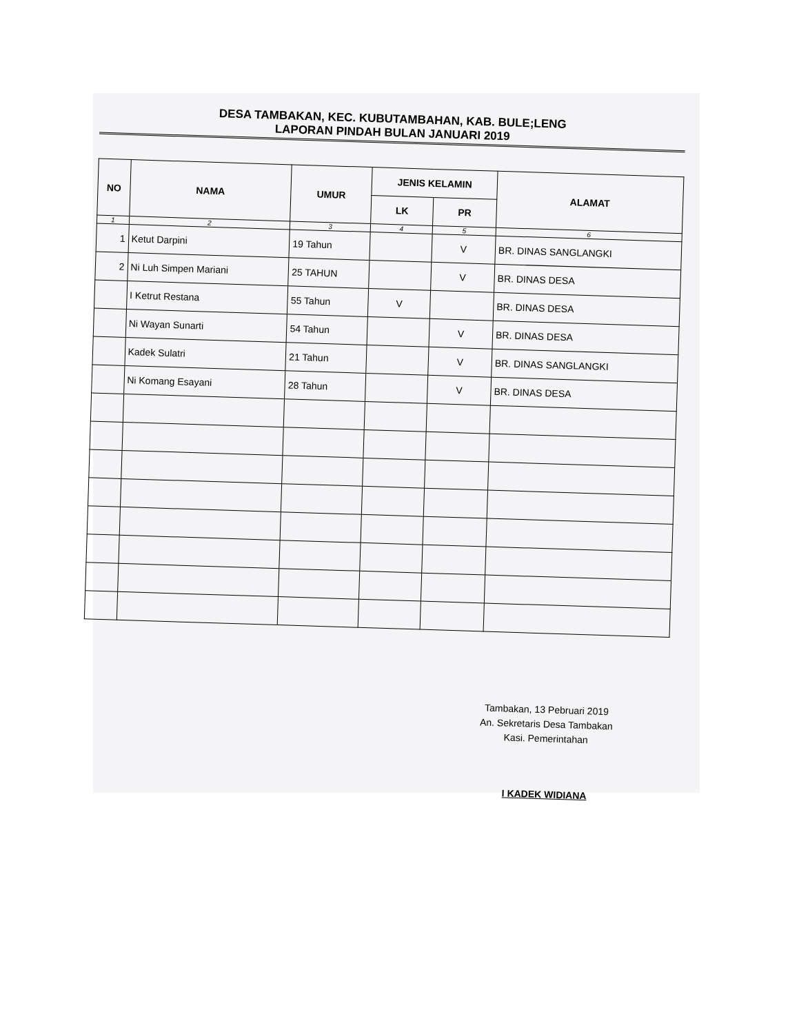DESA TAMBAKAN, KEC. KUBUTAMBAHAN, KAB. BULE;LENG
LAPORAN PINDAH BULAN JANUARI 2019
| NO | NAMA | UMUR | JENIS KELAMIN | | ALAMAT |
| --- | --- | --- | --- | --- | --- |
| | | | LK | PR | |
| 1 | 2 | 3 | 4 | 5 | 6 |
| 1 | Ketut Darpini | 19 Tahun | | V | BR. DINAS SANGLANGKI |
| 2 | Ni Luh Simpen Mariani | 25 TAHUN | | V | BR. DINAS DESA |
| | I Ketrut Restana | 55 Tahun | V | | BR. DINAS DESA |
| | Ni Wayan Sunarti | 54 Tahun | | V | BR. DINAS DESA |
| | Kadek Sulatri | 21 Tahun | | V | BR. DINAS SANGLANGKI |
| | Ni Komang Esayani | 28 Tahun | | V | BR. DINAS DESA |
Tambakan, 13 Pebruari 2019
An. Sekretaris Desa Tambakan
Kasi. Pemerintahan
I KADEK WIDIANA